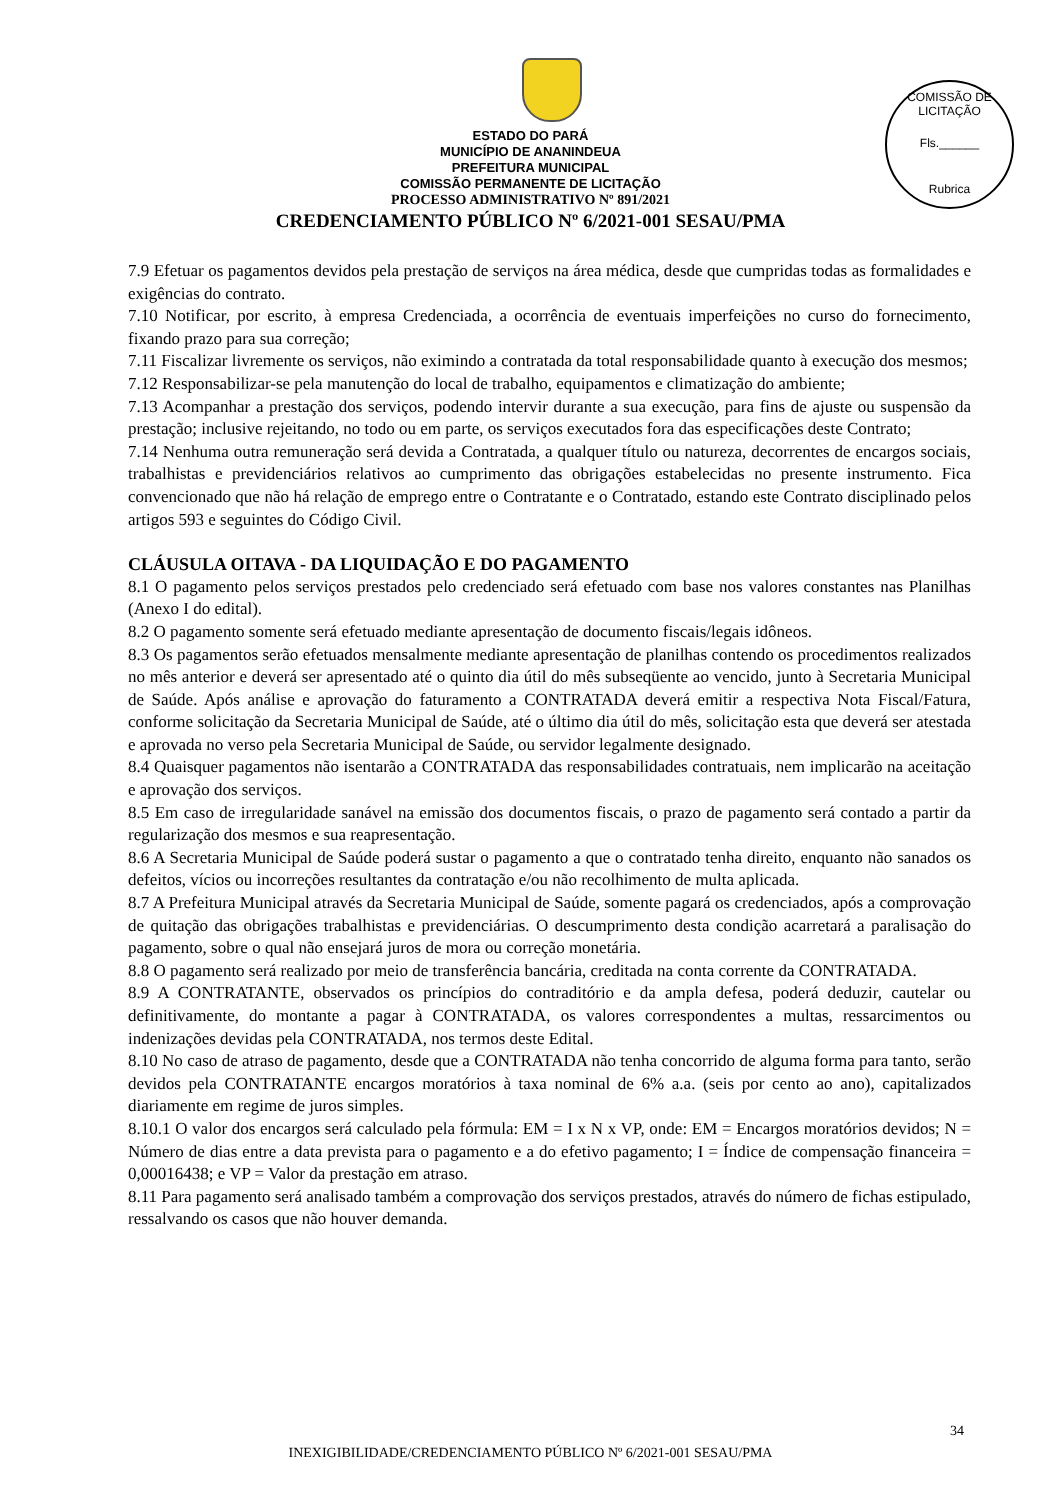COMISSÃO DE LICITAÇÃO
Fls.______
Rubrica
ESTADO DO PARÁ
MUNICÍPIO DE ANANINDEUA
PREFEITURA MUNICIPAL
COMISSÃO PERMANENTE DE LICITAÇÃO
PROCESSO ADMINISTRATIVO Nº 891/2021
CREDENCIAMENTO PÚBLICO Nº 6/2021-001 SESAU/PMA
7.9 Efetuar os pagamentos devidos pela prestação de serviços na área médica, desde que cumpridas todas as formalidades e exigências do contrato.
7.10 Notificar, por escrito, à empresa Credenciada, a ocorrência de eventuais imperfeições no curso do fornecimento, fixando prazo para sua correção;
7.11 Fiscalizar livremente os serviços, não eximindo a contratada da total responsabilidade quanto à execução dos mesmos;
7.12 Responsabilizar-se pela manutenção do local de trabalho, equipamentos e climatização do ambiente;
7.13 Acompanhar a prestação dos serviços, podendo intervir durante a sua execução, para fins de ajuste ou suspensão da prestação; inclusive rejeitando, no todo ou em parte, os serviços executados fora das especificações deste Contrato;
7.14 Nenhuma outra remuneração será devida a Contratada, a qualquer título ou natureza, decorrentes de encargos sociais, trabalhistas e previdenciários relativos ao cumprimento das obrigações estabelecidas no presente instrumento. Fica convencionado que não há relação de emprego entre o Contratante e o Contratado, estando este Contrato disciplinado pelos artigos 593 e seguintes do Código Civil.
CLÁUSULA OITAVA - DA LIQUIDAÇÃO E DO PAGAMENTO
8.1 O pagamento pelos serviços prestados pelo credenciado será efetuado com base nos valores constantes nas Planilhas (Anexo I do edital).
8.2 O pagamento somente será efetuado mediante apresentação de documento fiscais/legais idôneos.
8.3 Os pagamentos serão efetuados mensalmente mediante apresentação de planilhas contendo os procedimentos realizados no mês anterior e deverá ser apresentado até o quinto dia útil do mês subseqüente ao vencido, junto à Secretaria Municipal de Saúde. Após análise e aprovação do faturamento a CONTRATADA deverá emitir a respectiva Nota Fiscal/Fatura, conforme solicitação da Secretaria Municipal de Saúde, até o último dia útil do mês, solicitação esta que deverá ser atestada e aprovada no verso pela Secretaria Municipal de Saúde, ou servidor legalmente designado.
8.4 Quaisquer pagamentos não isentarão a CONTRATADA das responsabilidades contratuais, nem implicarão na aceitação e aprovação dos serviços.
8.5 Em caso de irregularidade sanável na emissão dos documentos fiscais, o prazo de pagamento será contado a partir da regularização dos mesmos e sua reapresentação.
8.6 A Secretaria Municipal de Saúde poderá sustar o pagamento a que o contratado tenha direito, enquanto não sanados os defeitos, vícios ou incorreções resultantes da contratação e/ou não recolhimento de multa aplicada.
8.7 A Prefeitura Municipal através da Secretaria Municipal de Saúde, somente pagará os credenciados, após a comprovação de quitação das obrigações trabalhistas e previdenciárias. O descumprimento desta condição acarretará a paralisação do pagamento, sobre o qual não ensejará juros de mora ou correção monetária.
8.8 O pagamento será realizado por meio de transferência bancária, creditada na conta corrente da CONTRATADA.
8.9 A CONTRATANTE, observados os princípios do contraditório e da ampla defesa, poderá deduzir, cautelar ou definitivamente, do montante a pagar à CONTRATADA, os valores correspondentes a multas, ressarcimentos ou indenizações devidas pela CONTRATADA, nos termos deste Edital.
8.10 No caso de atraso de pagamento, desde que a CONTRATADA não tenha concorrido de alguma forma para tanto, serão devidos pela CONTRATANTE encargos moratórios à taxa nominal de 6% a.a. (seis por cento ao ano), capitalizados diariamente em regime de juros simples.
8.10.1 O valor dos encargos será calculado pela fórmula: EM = I x N x VP, onde: EM = Encargos moratórios devidos; N = Número de dias entre a data prevista para o pagamento e a do efetivo pagamento; I = Índice de compensação financeira = 0,00016438; e VP = Valor da prestação em atraso.
8.11 Para pagamento será analisado também a comprovação dos serviços prestados, através do número de fichas estipulado, ressalvando os casos que não houver demanda.
34
INEXIGIBILIDADE/CREDENCIAMENTO PÚBLICO Nº 6/2021-001 SESAU/PMA